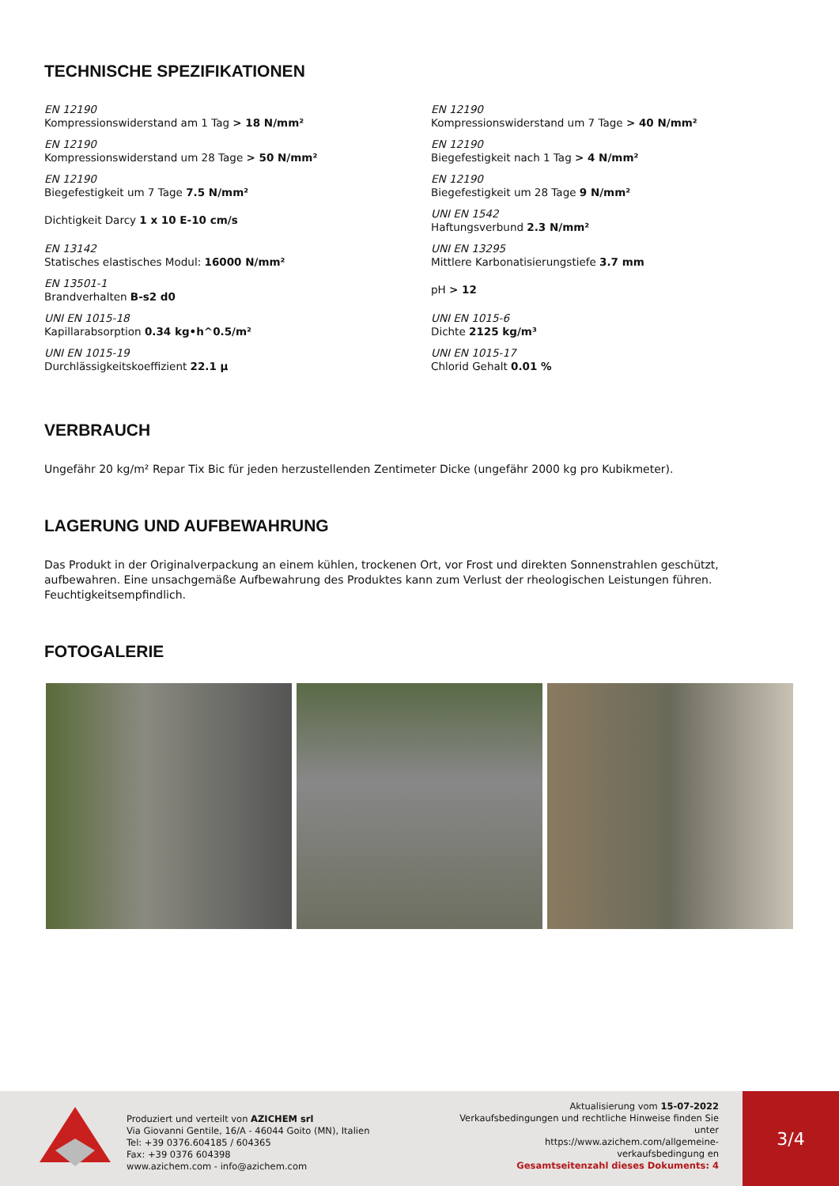TECHNISCHE SPEZIFIKATIONEN
EN 12190
Kompressionswiderstand am 1 Tag > 18 N/mm²
EN 12190
Kompressionswiderstand um 28 Tage > 50 N/mm²
EN 12190
Biegefestigkeit um 7 Tage 7.5 N/mm²
Dichtigkeit Darcy 1 x 10 E-10 cm/s
EN 13142
Statisches elastisches Modul: 16000 N/mm²
EN 13501-1
Brandverhalten B-s2 d0
UNI EN 1015-18
Kapillarabsorption 0.34 kg•h^0.5/m²
UNI EN 1015-19
Durchlässigkeitskoeffizient 22.1 µ
EN 12190
Kompressionswiderstand um 7 Tage > 40 N/mm²
EN 12190
Biegefestigkeit nach 1 Tag > 4 N/mm²
EN 12190
Biegefestigkeit um 28 Tage 9 N/mm²
UNI EN 1542
Haftungsverbund 2.3 N/mm²
UNI EN 13295
Mittlere Karbonatisierungstiefe 3.7 mm
pH > 12
UNI EN 1015-6
Dichte 2125 kg/m³
UNI EN 1015-17
Chlorid Gehalt 0.01 %
VERBRAUCH
Ungefähr 20 kg/m² Repar Tix Bic für jeden herzustellenden Zentimeter Dicke (ungefähr 2000 kg pro Kubikmeter).
LAGERUNG UND AUFBEWAHRUNG
Das Produkt in der Originalverpackung an einem kühlen, trockenen Ort, vor Frost und direkten Sonnenstrahlen geschützt, aufbewahren. Eine unsachgemäße Aufbewahrung des Produktes kann zum Verlust der rheologischen Leistungen führen. Feuchtigkeitsempfindlich.
FOTOGALERIE
Produziert und verteilt von AZICHEM srl
Via Giovanni Gentile, 16/A - 46044 Goito (MN), Italien
Tel: +39 0376.604185 / 604365
Fax: +39 0376 604398
www.azichem.com - info@azichem.com
Aktualisierung vom 15-07-2022
Verkaufsbedingungen und rechtliche Hinweise finden Sie unter
https://www.azichem.com/allgemeine-verkaufsbedingung en
Gesamtseitenzahl dieses Dokuments: 4
3/4